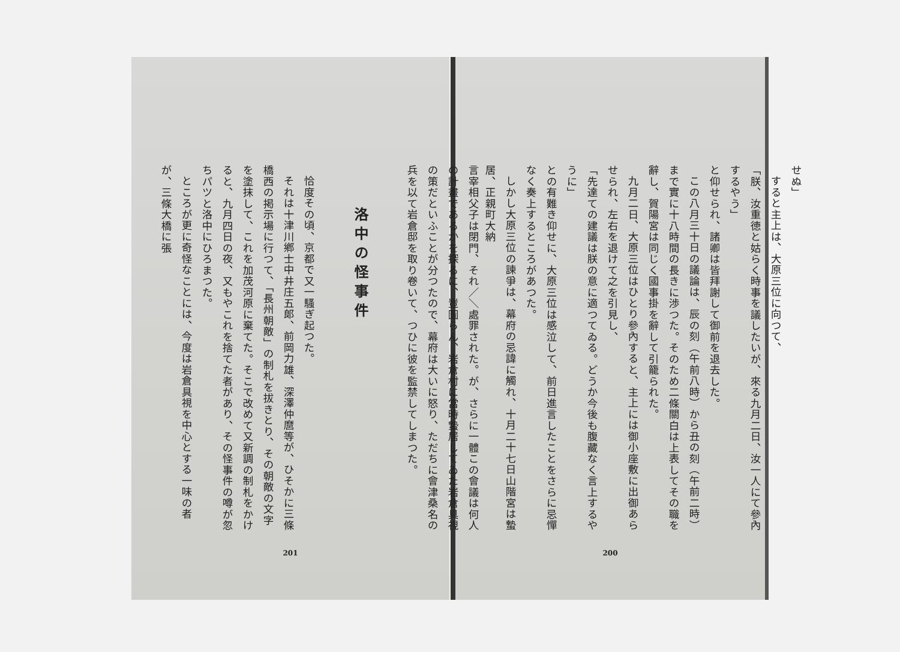せぬ」
すると主上は、大原三位に向つて、
「朕、汝重徳と姑らく時事を議したいが、來る九月二日、汝一人にて參內するやう」
と仰せられ、諸卿は皆拜謝して御前を退去した。
この八月三十日の議論は、辰の刻（午前八時）から丑の刻（午前二時）まで實に十八時間の長きに渉つた。そのため二條關白は上表してその職を辭し、賀陽宮は同じく國事掛を辭して引籠られた。
九月二日、大原三位はひとり參內すると、主上には御小座敷に出御あらせられ、左右を退けて之を引見し、
「先達ての建議は朕の意に適つてゐる。どうか今後も腹藏なく言上するやうに」
との有難き仰せに、大原三位は感泣して、前日進言したことをさらに忌憚なく奏上するところがあつた。
しかし大原三位の諫爭は、幕府の忌諱に觸れ、十月二十七日山階宮は蟄居、正親町大納
200
言宰相父子は閉門、それ／＼處罪された。が、さらに一體この會議は何人の計畫であるかを探るに、豈圖らん、岩倉村に當時蟄居してゐた岩倉具視の策だといふことが分つたので、幕府は大いに怒り、ただちに會津桑名の兵を以て岩倉邸を取り卷いて、つひに彼を監禁してしまつた。
洛中の怪事件
恰度その頃、京都で又一騷ぎ起つた。
それは十津川鄕士中井庄五郞、前岡力雄、深澤仲麿等が、ひそかに三條橋西の掲示場に行つて、「長州朝敵」の制札を拔きとり、その朝敵の文字を塗抹して、これを加茂河原に棄てた。そこで改めて又新調の制札をかけると、九月四日の夜、又もやこれを捨てた者があり、その怪事件の噂が忽ちパツと洛中にひろまつた。
ところが更に奇怪なことには、今度は岩倉具視を中心とする一味の者が、三條大橋に張
201